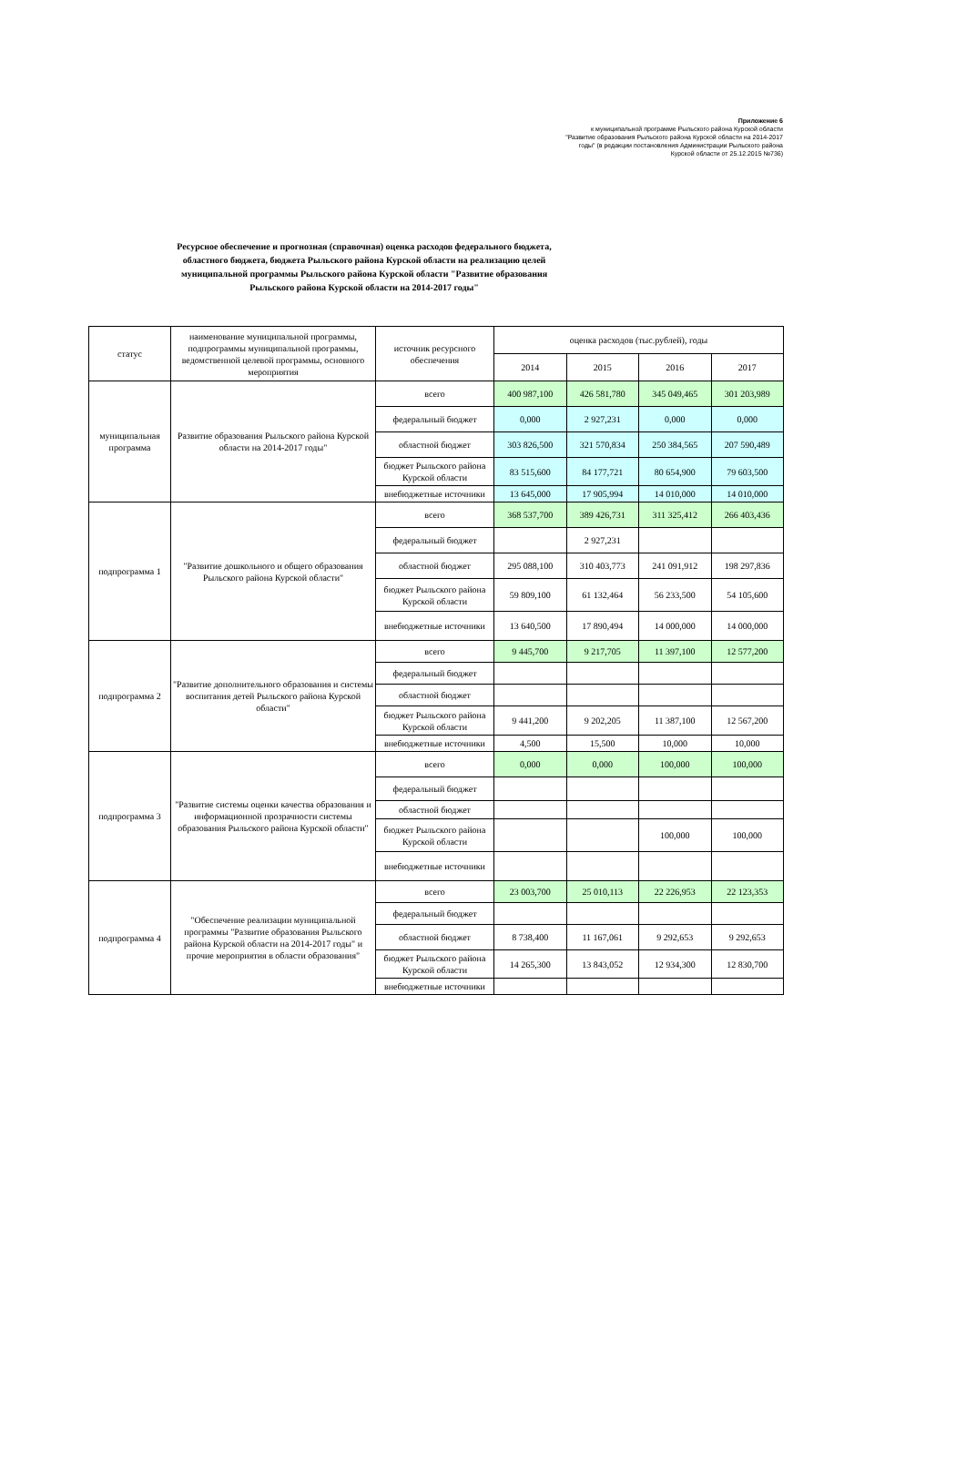Приложение 6
к муниципальной программе Рыльского района Курской области "Развитие образования Рыльского района Курской области на 2014-2017 годы" (в редакции постановления Администрации Рыльского района Курской области от 25.12.2015 №736)
Ресурсное обеспечение и прогнозная (справочная) оценка расходов федерального бюджета, областного бюджета, бюджета Рыльского района Курской области на реализацию целей муниципальной программы Рыльского района Курской области "Развитие образования Рыльского района Курской области на 2014-2017 годы"
| статус | наименование муниципальной программы, подпрограммы муниципальной программы, ведомственной целевой программы, основного мероприятия | источник ресурсного обеспечения | оценка расходов (тыс.рублей), годы | | | |
| --- | --- | --- | --- | --- | --- | --- |
| | | | 2014 | 2015 | 2016 | 2017 |
| муниципальная программа | Развитие образования Рыльского района Курской области на 2014-2017 годы" | всего | 400 987,100 | 426 581,780 | 345 049,465 | 301 203,989 |
| | | федеральный бюджет | 0,000 | 2 927,231 | 0,000 | 0,000 |
| | | областной бюджет | 303 826,500 | 321 570,834 | 250 384,565 | 207 590,489 |
| | | бюджет Рыльского района Курской области | 83 515,600 | 84 177,721 | 80 654,900 | 79 603,500 |
| | | внебюджетные источники | 13 645,000 | 17 905,994 | 14 010,000 | 14 010,000 |
| подпрограмма 1 | "Развитие дошкольного и общего образования Рыльского района Курской области" | всего | 368 537,700 | 389 426,731 | 311 325,412 | 266 403,436 |
| | | федеральный бюджет | | 2 927,231 | | |
| | | областной бюджет | 295 088,100 | 310 403,773 | 241 091,912 | 198 297,836 |
| | | бюджет Рыльского района Курской области | 59 809,100 | 61 132,464 | 56 233,500 | 54 105,600 |
| | | внебюджетные источники | 13 640,500 | 17 890,494 | 14 000,000 | 14 000,000 |
| подпрограмма 2 | "Развитие дополнительного образования и системы воспитания детей Рыльского района Курской области" | всего | 9 445,700 | 9 217,705 | 11 397,100 | 12 577,200 |
| | | федеральный бюджет | | | | |
| | | областной бюджет | | | | |
| | | бюджет Рыльского района Курской области | 9 441,200 | 9 202,205 | 11 387,100 | 12 567,200 |
| | | внебюджетные источники | 4,500 | 15,500 | 10,000 | 10,000 |
| подпрограмма 3 | "Развитие системы оценки качества образования и информационной прозрачности системы образования Рыльского района Курской области" | всего | 0,000 | 0,000 | 100,000 | 100,000 |
| | | федеральный бюджет | | | | |
| | | областной бюджет | | | | |
| | | бюджет Рыльского района Курской области | | | 100,000 | 100,000 |
| | | внебюджетные источники | | | | |
| подпрограмма 4 | "Обеспечение реализации муниципальной программы "Развитие образования Рыльского района Курской области на 2014-2017 годы" и прочие мероприятия в области образования" | всего | 23 003,700 | 25 010,113 | 22 226,953 | 22 123,353 |
| | | федеральный бюджет | | | | |
| | | областной бюджет | 8 738,400 | 11 167,061 | 9 292,653 | 9 292,653 |
| | | бюджет Рыльского района Курской области | 14 265,300 | 13 843,052 | 12 934,300 | 12 830,700 |
| | | внебюджетные источники | | | | |